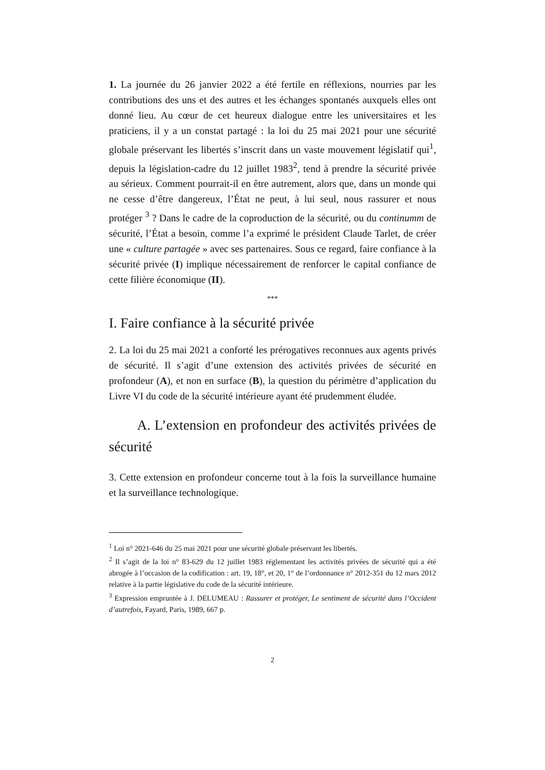1. La journée du 26 janvier 2022 a été fertile en réflexions, nourries par les contributions des uns et des autres et les échanges spontanés auxquels elles ont donné lieu. Au cœur de cet heureux dialogue entre les universitaires et les praticiens, il y a un constat partagé : la loi du 25 mai 2021 pour une sécurité globale préservant les libertés s’inscrit dans un vaste mouvement législatif qui<sup>1</sup>, depuis la législation-cadre du 12 juillet 1983<sup>2</sup>, tend à prendre la sécurité privée au sérieux. Comment pourrait-il en être autrement, alors que, dans un monde qui ne cesse d’être dangereux, l’État ne peut, à lui seul, nous rassurer et nous protéger <sup>3</sup> ? Dans le cadre de la coproduction de la sécurité, ou du continumm de sécurité, l’État a besoin, comme l’a exprimé le président Claude Tarlet, de créer une « culture partagée » avec ses partenaires. Sous ce regard, faire confiance à la sécurité privée (I) implique nécessairement de renforcer le capital confiance de cette filière économique (II).
***
I. Faire confiance à la sécurité privée
2. La loi du 25 mai 2021 a conforté les prérogatives reconnues aux agents privés de sécurité. Il s’agit d’une extension des activités privées de sécurité en profondeur (A), et non en surface (B), la question du périmètre d’application du Livre VI du code de la sécurité intérieure ayant été prudemment éludée.
A. L’extension en profondeur des activités privées de sécurité
3. Cette extension en profondeur concerne tout à la fois la surveillance humaine et la surveillance technologique.
<sup>1</sup> Loi n° 2021-646 du 25 mai 2021 pour une sécurité globale préservant les libertés.
<sup>2</sup> Il s’agit de la loi n° 83-629 du 12 juillet 1983 réglementant les activités privées de sécurité qui a été abrogée à l’occasion de la codification : art. 19, 18°, et 20, 1° de l’ordonnance n° 2012-351 du 12 mars 2012 relative à la partie législative du code de la sécurité intérieure.
<sup>3</sup> Expression empruntée à J. DELUMEAU : Rassurer et protéger, Le sentiment de sécurité dans l’Occident d’autrefois, Fayard, Paris, 1989, 667 p.
2